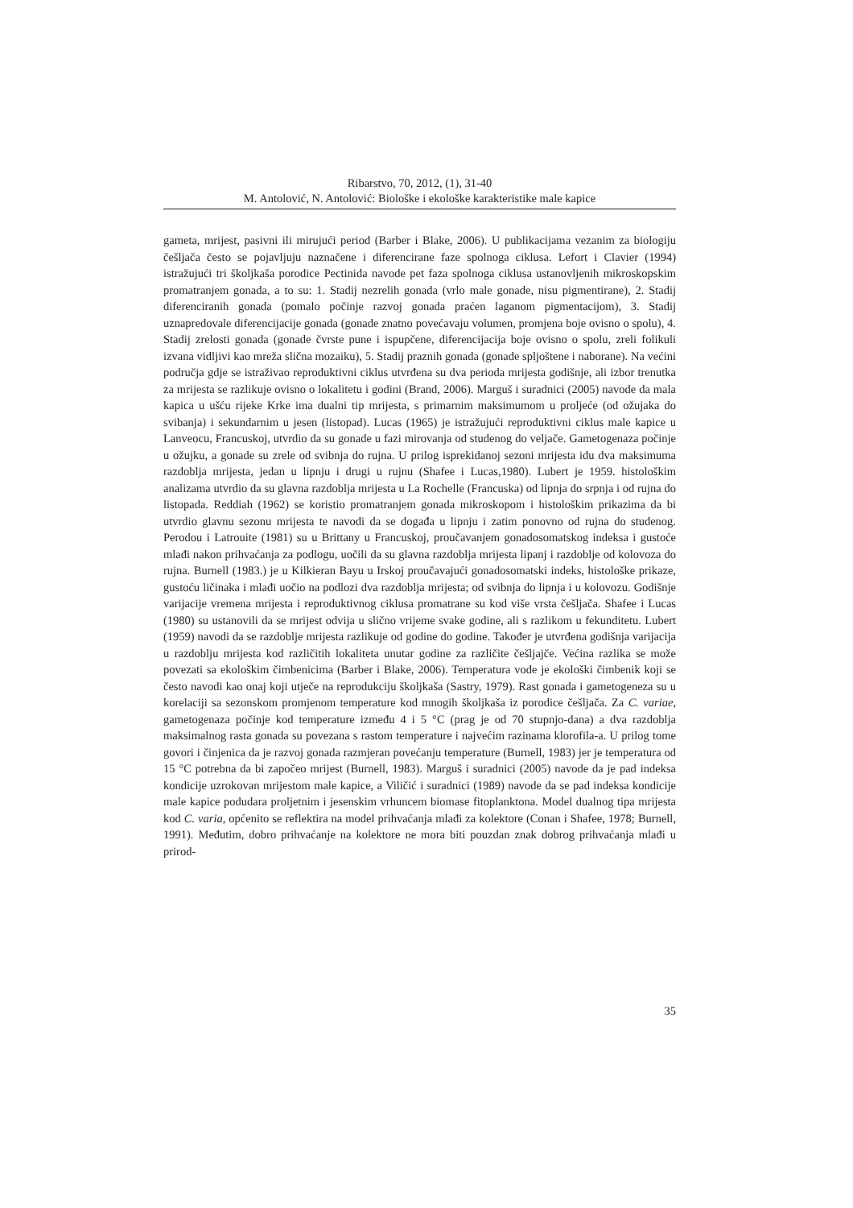Ribarstvo, 70, 2012, (1), 31-40
M. Antolović, N. Antolović: Biološke i ekološke karakteristike male kapice
gameta, mrijest, pasivni ili mirujući period (Barber i Blake, 2006). U publikacijama vezanim za biologiju češljača često se pojavljuju naznačene i diferencirane faze spolnoga ciklusa. Lefort i Clavier (1994) istražujući tri školjkaša porodice Pectinida navode pet faza spolnoga ciklusa ustanovljenih mikroskopskim promatranjem gonada, a to su: 1. Stadij nezrelih gonada (vrlo male gonade, nisu pigmentirane), 2. Stadij diferenciranih gonada (pomalo počinje razvoj gonada praćen laganom pigmentacijom), 3. Stadij uznapredovale diferencijacije gonada (gonade znatno povećavaju volumen, promjena boje ovisno o spolu), 4. Stadij zrelosti gonada (gonade čvrste pune i ispupčene, diferencijacija boje ovisno o spolu, zreli folikuli izvana vidljivi kao mreža slična mozaiku), 5. Stadij praznih gonada (gonade spljoštene i naborane). Na većini područja gdje se istraživao reproduktivni ciklus utvrđena su dva perioda mrijesta godišnje, ali izbor trenutka za mrijesta se razlikuje ovisno o lokalitetu i godini (Brand, 2006). Marguš i suradnici (2005) navode da mala kapica u ušću rijeke Krke ima dualni tip mrijesta, s primarnim maksimumom u proljeće (od ožujaka do svibanja) i sekundarnim u jesen (listopad). Lucas (1965) je istražujući reproduktivni ciklus male kapice u Lanveocu, Francuskoj, utvrdio da su gonade u fazi mirovanja od studenog do veljače. Gametogenaza počinje u ožujku, a gonade su zrele od svibnja do rujna. U prilog isprekidanoj sezoni mrijesta idu dva maksimuma razdoblja mrijesta, jedan u lipnju i drugi u rujnu (Shafee i Lucas,1980). Lubert je 1959. histološkim analizama utvrdio da su glavna razdoblja mrijesta u La Rochelle (Francuska) od lipnja do srpnja i od rujna do listopada. Reddiah (1962) se koristio promatranjem gonada mikroskopom i histološkim prikazima da bi utvrdio glavnu sezonu mrijesta te navodi da se događa u lipnju i zatim ponovno od rujna do studenog. Perodou i Latrouite (1981) su u Brittany u Francuskoj, proučavanjem gonadosomatskog indeksa i gustoće mlađi nakon prihvaćanja za podlogu, uočili da su glavna razdoblja mrijesta lipanj i razdoblje od kolovoza do rujna. Burnell (1983.) je u Kilkieran Bayu u Irskoj proučavajući gonadosomatski indeks, histološke prikaze, gustoću ličinaka i mlađi uočio na podlozi dva razdoblja mrijesta; od svibnja do lipnja i u kolovozu. Godišnje varijacije vremena mrijesta i reproduktivnog ciklusa promatrane su kod više vrsta češljača. Shafee i Lucas (1980) su ustanovili da se mrijest odvija u slično vrijeme svake godine, ali s razlikom u fekunditetu. Lubert (1959) navodi da se razdoblje mrijesta razlikuje od godine do godine. Također je utvrđena godišnja varijacija u razdoblju mrijesta kod različitih lokaliteta unutar godine za različite češljajče. Većina razlika se može povezati sa ekološkim čimbenicima (Barber i Blake, 2006). Temperatura vode je ekološki čimbenik koji se često navodi kao onaj koji utječe na reprodukciju školjkaša (Sastry, 1979). Rast gonada i gametogeneza su u korelaciji sa sezonskom promjenom temperature kod mnogih školjkaša iz porodice češljača. Za C. variae, gametogenaza počinje kod temperature između 4 i 5 °C (prag je od 70 stupnjo-dana) a dva razdoblja maksimalnog rasta gonada su povezana s rastom temperature i najvećim razinama klorofila-a. U prilog tome govori i činjenica da je razvoj gonada razmjeran povećanju temperature (Burnell, 1983) jer je temperatura od 15 °C potrebna da bi započeo mrijest (Burnell, 1983). Marguš i suradnici (2005) navode da je pad indeksa kondicije uzrokovan mrijestom male kapice, a Viličić i suradnici (1989) navode da se pad indeksa kondicije male kapice podudara proljetnim i jesenskim vrhuncem biomase fitoplanktona. Model dualnog tipa mrijesta kod C. varia, općenito se reflektira na model prihvaćanja mlađi za kolektore (Conan i Shafee, 1978; Burnell, 1991). Međutim, dobro prihvaćanje na kolektore ne mora biti pouzdan znak dobrog prihvaćanja mlađi u prirod-
35